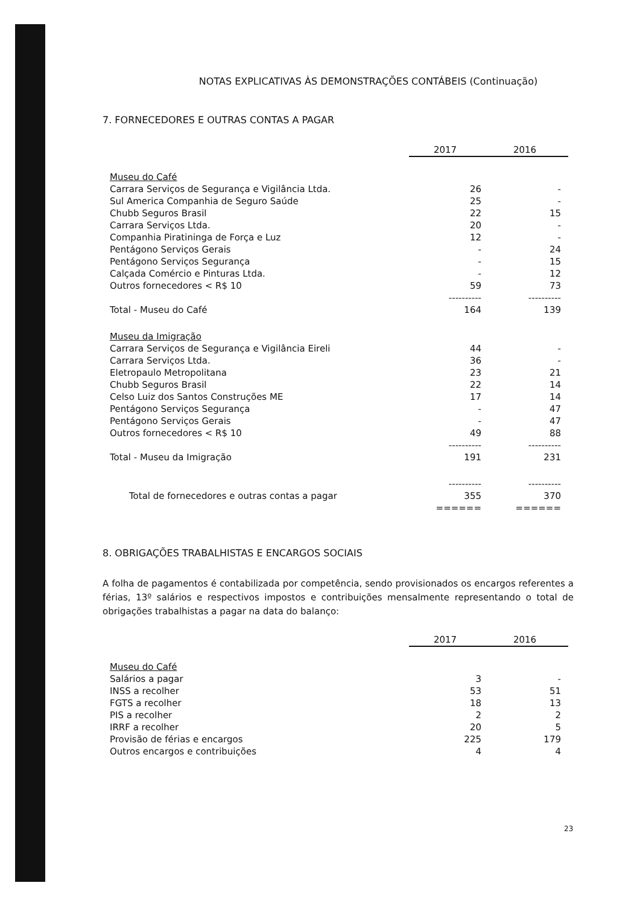NOTAS EXPLICATIVAS ÀS DEMONSTRAÇÕES CONTÁBEIS (Continuação)
7. FORNECEDORES E OUTRAS CONTAS A PAGAR
| | 2017 | 2016 |
| Museu do Café | | |
| Carrara Serviços de Segurança e Vigilância Ltda. | 26 | - |
| Sul America Companhia de Seguro Saúde | 25 | - |
| Chubb Seguros Brasil | 22 | 15 |
| Carrara Serviços Ltda. | 20 | - |
| Companhia Piratininga de Força e Luz | 12 | - |
| Pentágono Serviços Gerais | - | 24 |
| Pentágono Serviços Segurança | - | 15 |
| Calçada Comércio e Pinturas Ltda. | - | 12 |
| Outros fornecedores < R$ 10 | 59 | 73 |
| | ---------- | ---------- |
| Total - Museu do Café | 164 | 139 |
| Museu da Imigração | | |
| Carrara Serviços de Segurança e Vigilância Eireli | 44 | - |
| Carrara Serviços Ltda. | 36 | - |
| Eletropaulo Metropolitana | 23 | 21 |
| Chubb Seguros Brasil | 22 | 14 |
| Celso Luiz dos Santos Construções ME | 17 | 14 |
| Pentágono Serviços Segurança | - | 47 |
| Pentágono Serviços Gerais | - | 47 |
| Outros fornecedores < R$ 10 | 49 | 88 |
| | ---------- | ---------- |
| Total - Museu da Imigração | 191 | 231 |
| | ---------- | ---------- |
| Total de fornecedores e outras contas a pagar | 355 | 370 |
| | ====== | ====== |
8. OBRIGAÇÕES TRABALHISTAS E ENCARGOS SOCIAIS
A folha de pagamentos é contabilizada por competência, sendo provisionados os encargos referentes a férias, 13º salários e respectivos impostos e contribuições mensalmente representando o total de obrigações trabalhistas a pagar na data do balanço:
| | 2017 | 2016 |
| Museu do Café | | |
| Salários a pagar | 3 | - |
| INSS a recolher | 53 | 51 |
| FGTS a recolher | 18 | 13 |
| PIS a recolher | 2 | 2 |
| IRRF a recolher | 20 | 5 |
| Provisão de férias e encargos | 225 | 179 |
| Outros encargos e contribuições | 4 | 4 |
23